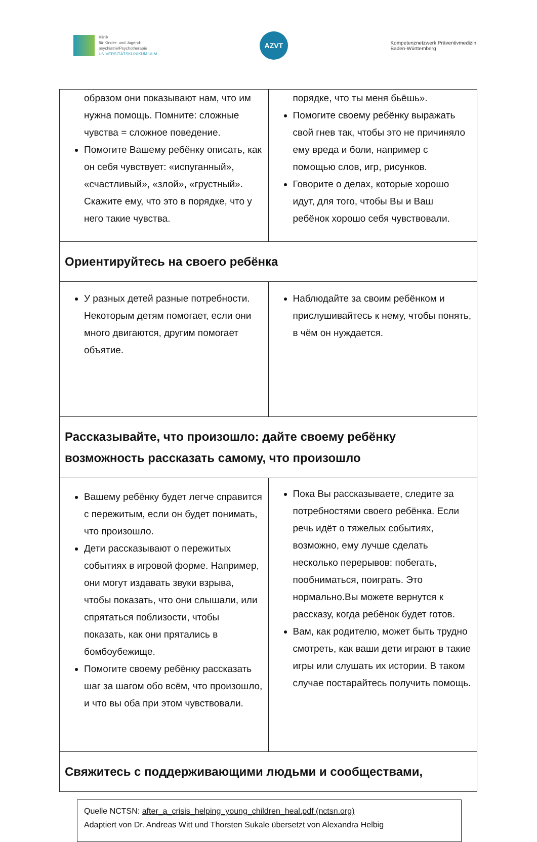Klinik
für Kinder- und Jugend-
psychiatrie/Psychotherapie
UNIVERSITÄTSKLINIKUM ULM
AZVT
Kompetenznetzwerk Präventivmedizin
Baden-Württemberg
| образом они показывают нам, что им нужна помощь. Помните: сложные чувства = сложное поведение. Помогите Вашему ребёнку описать, как он себя чувствует: «испуганный», «счастливый», «злой», «грустный». Скажите ему, что это в порядке, что у него такие чувства. | порядке, что ты меня бьёшь». Помогите своему ребёнку выражать свой гнев так, чтобы это не причиняло ему вреда и боли, например с помощью слов, игр, рисунков. Говорите о делах, которые хорошо идут, для того, чтобы Вы и Ваш ребёнок хорошо себя чувствовали. |
| Ориентируйтесь на своего ребёнка | |
| У разных детей разные потребности. Некоторым детям помогает, если они много двигаются, другим помогает объятие. | Наблюдайте за своим ребёнком и прислушивайтесь к нему, чтобы понять, в чём он нуждается. |
| Рассказывайте, что произошло: дайте своему ребёнку возможность рассказать самому, что произошло | |
| Вашему ребёнку будет легче справится с пережитым, если он будет понимать, что произошло. Дети рассказывают о пережитых событиях в игровой форме. Например, они могут издавать звуки взрыва, чтобы показать, что они слышали, или спрятаться поблизости, чтобы показать, как они прятались в бомбоубежище. Помогите своему ребёнку рассказать шаг за шагом обо всём, что произошло, и что вы оба при этом чувствовали. | Пока Вы рассказываете, следите за потребностями своего ребёнка. Если речь идёт о тяжелых событиях, возможно, ему лучше сделать несколько перерывов: побегать, пообниматься, поиграть. Это нормально.Вы можете вернутся к рассказу, когда ребёнок будет готов. Вам, как родителю, может быть трудно смотреть, как ваши дети играют в такие игры или слушать их истории. В таком случае постарайтесь получить помощь. |
| Свяжитесь с поддерживающими людьми и сообществами, | |
Quelle NCTSN: after_a_crisis_helping_young_children_heal.pdf (nctsn.org)
Adaptiert von Dr. Andreas Witt und Thorsten Sukale übersetzt von Alexandra Helbig